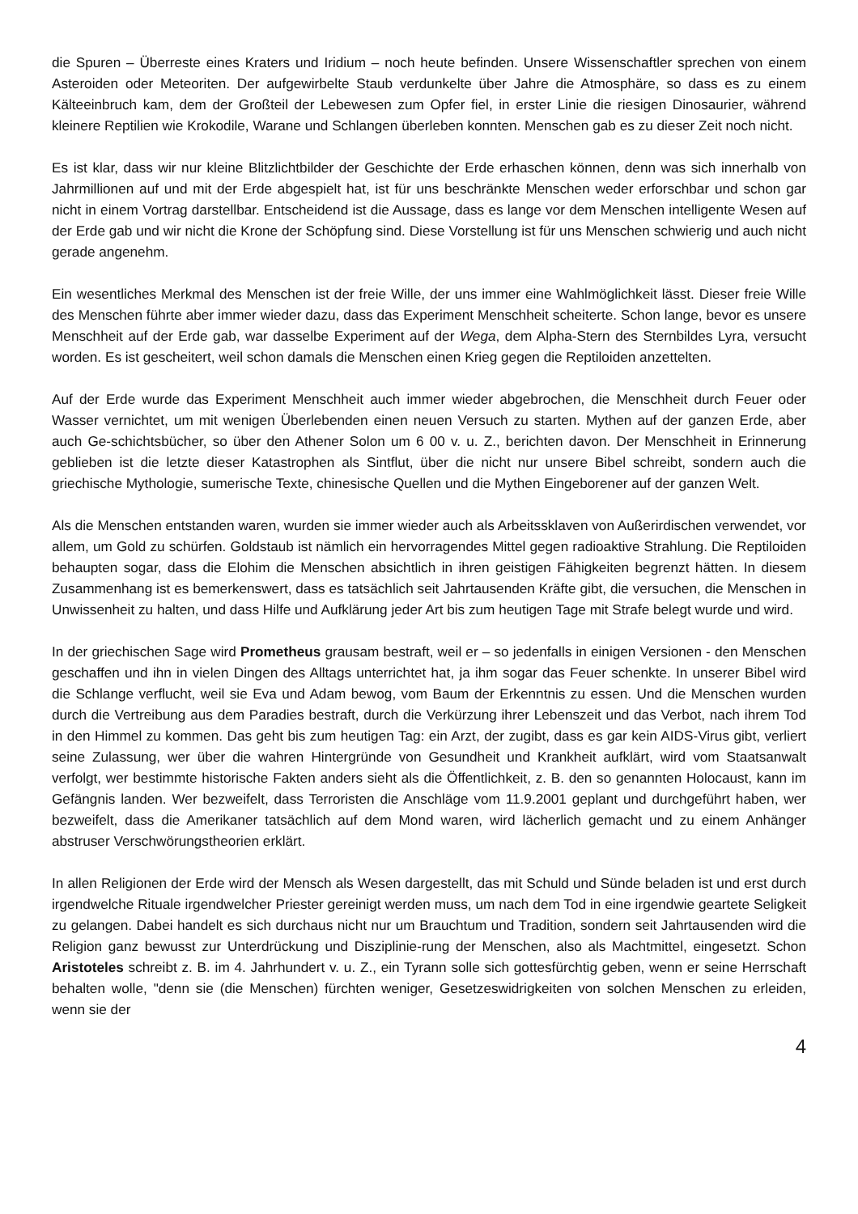die Spuren – Überreste eines Kraters und Iridium – noch heute befinden. Unsere Wissenschaftler sprechen von einem Asteroiden oder Meteoriten. Der aufgewirbelte Staub verdunkelte über Jahre die Atmosphäre, so dass es zu einem Kälteeinbruch kam, dem der Großteil der Lebewesen zum Opfer fiel, in erster Linie die riesigen Dinosaurier, während kleinere Reptilien wie Krokodile, Warane und Schlangen überleben konnten. Menschen gab es zu dieser Zeit noch nicht.
Es ist klar, dass wir nur kleine Blitzlichtbilder der Geschichte der Erde erhaschen können, denn was sich innerhalb von Jahrmillionen auf und mit der Erde abgespielt hat, ist für uns beschränkte Menschen weder erforschbar und schon gar nicht in einem Vortrag darstellbar. Entscheidend ist die Aussage, dass es lange vor dem Menschen intelligente Wesen auf der Erde gab und wir nicht die Krone der Schöpfung sind. Diese Vorstellung ist für uns Menschen schwierig und auch nicht gerade angenehm.
Ein wesentliches Merkmal des Menschen ist der freie Wille, der uns immer eine Wahlmöglichkeit lässt. Dieser freie Wille des Menschen führte aber immer wieder dazu, dass das Experiment Menschheit scheiterte. Schon lange, bevor es unsere Menschheit auf der Erde gab, war dasselbe Experiment auf der Wega, dem Alpha-Stern des Sternbildes Lyra, versucht worden. Es ist gescheitert, weil schon damals die Menschen einen Krieg gegen die Reptiloiden anzettelten.
Auf der Erde wurde das Experiment Menschheit auch immer wieder abgebrochen, die Menschheit durch Feuer oder Wasser vernichtet, um mit wenigen Überlebenden einen neuen Versuch zu starten. Mythen auf der ganzen Erde, aber auch Ge-schichtsbücher, so über den Athener Solon um 6 00 v. u. Z., berichten davon. Der Menschheit in Erinnerung geblieben ist die letzte dieser Katastrophen als Sintflut, über die nicht nur unsere Bibel schreibt, sondern auch die griechische Mythologie, sumerische Texte, chinesische Quellen und die Mythen Eingeborener auf der ganzen Welt.
Als die Menschen entstanden waren, wurden sie immer wieder auch als Arbeitssklaven von Außerirdischen verwendet, vor allem, um Gold zu schürfen. Goldstaub ist nämlich ein hervorragendes Mittel gegen radioaktive Strahlung. Die Reptiloiden behaupten sogar, dass die Elohim die Menschen absichtlich in ihren geistigen Fähigkeiten begrenzt hätten. In diesem Zusammenhang ist es bemerkenswert, dass es tatsächlich seit Jahrtausenden Kräfte gibt, die versuchen, die Menschen in Unwissenheit zu halten, und dass Hilfe und Aufklärung jeder Art bis zum heutigen Tage mit Strafe belegt wurde und wird.
In der griechischen Sage wird Prometheus grausam bestraft, weil er – so jedenfalls in einigen Versionen - den Menschen geschaffen und ihn in vielen Dingen des Alltags unterrichtet hat, ja ihm sogar das Feuer schenkte. In unserer Bibel wird die Schlange verflucht, weil sie Eva und Adam bewog, vom Baum der Erkenntnis zu essen. Und die Menschen wurden durch die Vertreibung aus dem Paradies bestraft, durch die Verkürzung ihrer Lebenszeit und das Verbot, nach ihrem Tod in den Himmel zu kommen. Das geht bis zum heutigen Tag: ein Arzt, der zugibt, dass es gar kein AIDS-Virus gibt, verliert seine Zulassung, wer über die wahren Hintergründe von Gesundheit und Krankheit aufklärt, wird vom Staatsanwalt verfolgt, wer bestimmte historische Fakten anders sieht als die Öffentlichkeit, z. B. den so genannten Holocaust, kann im Gefängnis landen. Wer bezweifelt, dass Terroristen die Anschläge vom 11.9.2001 geplant und durchgeführt haben, wer bezweifelt, dass die Amerikaner tatsächlich auf dem Mond waren, wird lächerlich gemacht und zu einem Anhänger abstruser Verschwörungstheorien erklärt.
In allen Religionen der Erde wird der Mensch als Wesen dargestellt, das mit Schuld und Sünde beladen ist und erst durch irgendwelche Rituale irgendwelcher Priester gereinigt werden muss, um nach dem Tod in eine irgendwie geartete Seligkeit zu gelangen. Dabei handelt es sich durchaus nicht nur um Brauchtum und Tradition, sondern seit Jahrtausenden wird die Religion ganz bewusst zur Unterdrückung und Disziplinie-rung der Menschen, also als Machtmittel, eingesetzt. Schon Aristoteles schreibt z. B. im 4. Jahrhundert v. u. Z., ein Tyrann solle sich gottesfürchtig geben, wenn er seine Herrschaft behalten wolle, "denn sie (die Menschen) fürchten weniger, Gesetzeswidrigkeiten von solchen Menschen zu erleiden, wenn sie der
4